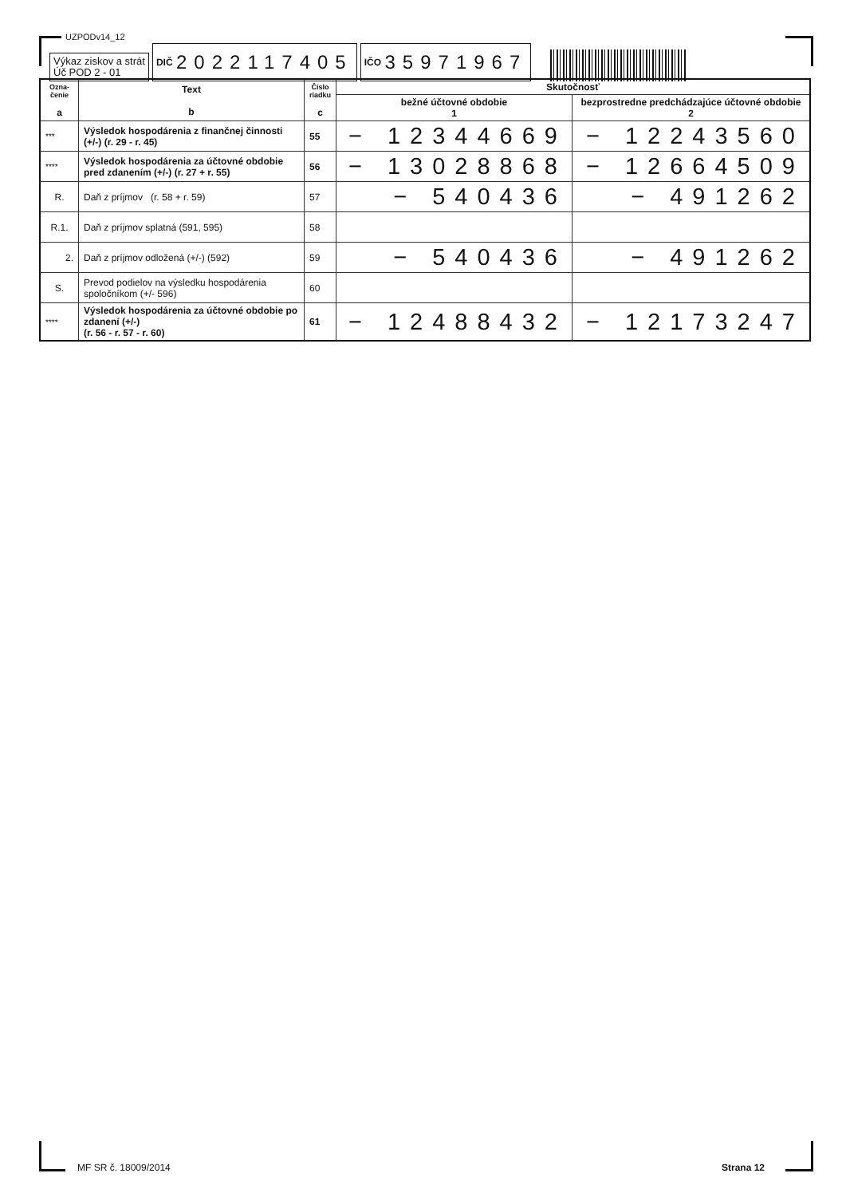UZPODv14_12
Výkaz ziskov a strát
Úč POD 2 - 01
DIČ 2022117405
IČO 35971967
| Ozna- čenie a | Text b | Číslo riadku c | Skutočnosť | |
| --- | --- | --- | --- | --- |
| | | | bežné účtovné obdobie 1 | bezprostredne predchádzajúce účtovné obdobie 2 |
| *** | Výsledok hospodárenia z finančnej činnosti (+/-) (r. 29 - r. 45) | 55 | − 12344669 | − 12243560 |
| **** | Výsledok hospodárenia za účtovné obdobie pred zdanením (+/-) (r. 27 + r. 55) | 56 | − 13028868 | − 12664509 |
| R. | Daň z príjmov (r. 58 + r. 59) | 57 | − 540436 | − 491262 |
| R.1. | Daň z príjmov splatná (591, 595) | 58 | | |
| 2. | Daň z príjmov odložená (+/-) (592) | 59 | − 540436 | − 491262 |
| S. | Prevod podielov na výsledku hospodárenia spoločníkom (+/- 596) | 60 | | |
| **** | Výsledok hospodárenia za účtovné obdobie po zdanení (+/-) (r. 56 - r. 57 - r. 60) | 61 | − 12488432 | − 12173247 |
MF SR č. 18009/2014 Strana 12